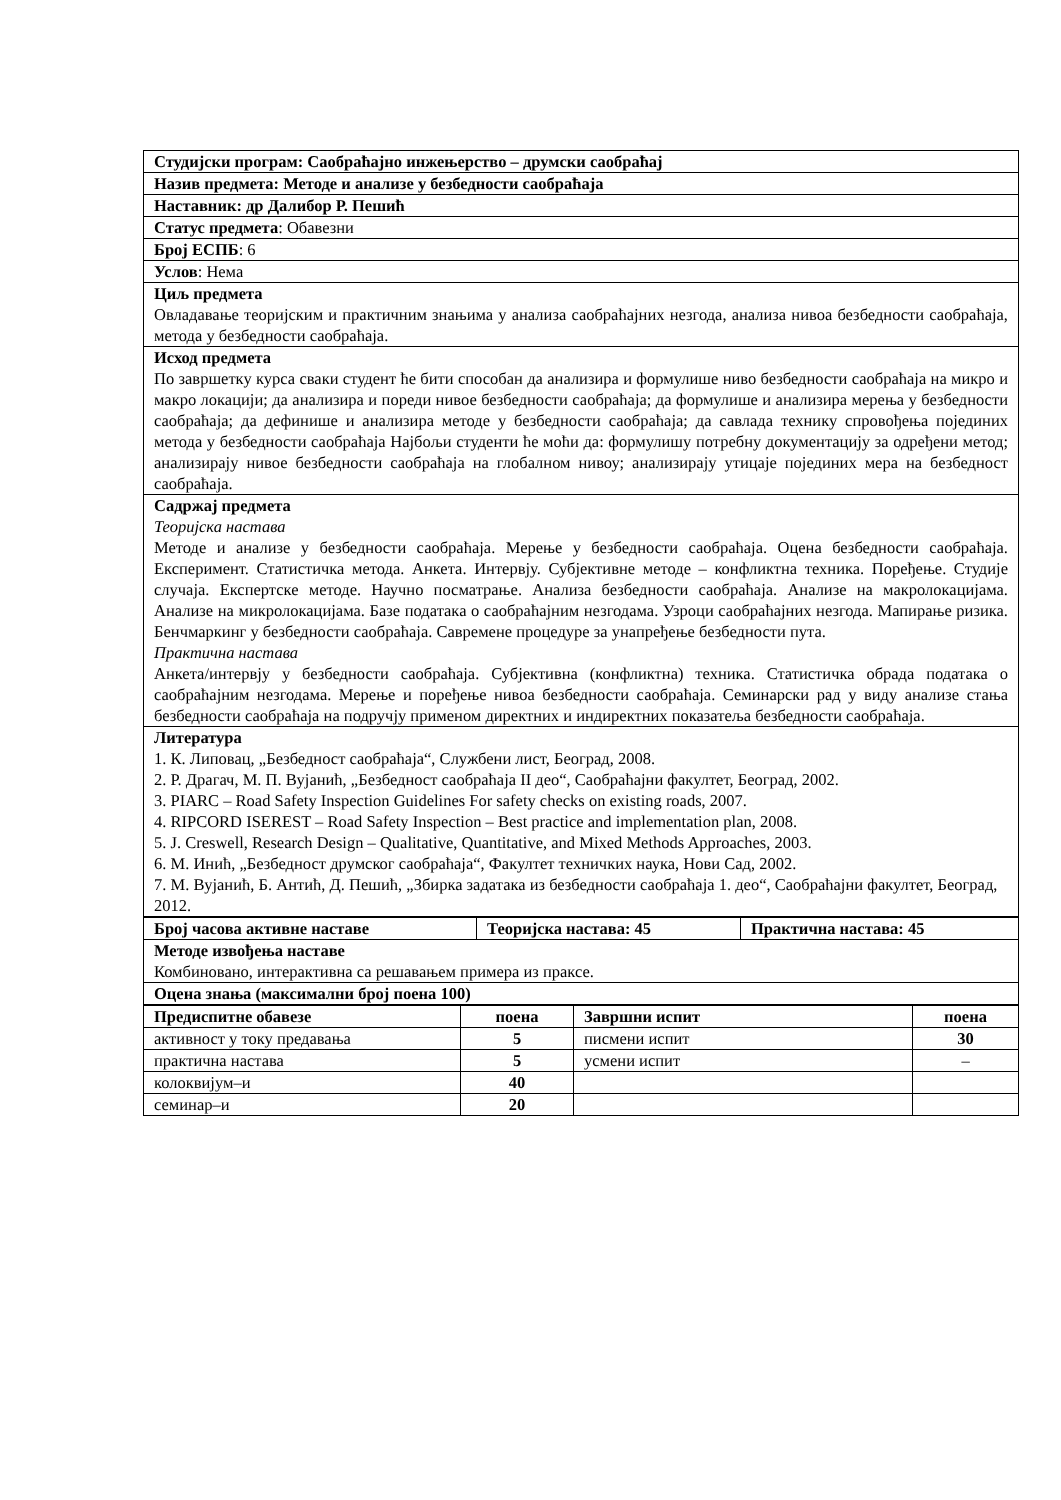| Студијски програм: Саобраћајно инжењерство – друмски саобраћај |
| Назив предмета: Методе и анализе у безбедности саобраћаја |
| Наставник: др Далибор Р. Пешић |
| Статус предмета : Обавезни |
| Број ЕСПБ : 6 |
| Услов : Нема |
| Циљ предмета Овладавање теоријским и практичним знањима у анализа саобраћајних незгода, анализа нивоа безбедности саобраћаја, метода у безбедности саобраћаја. |
| Исход предмета По завршетку курса сваки студент ће бити способан да анализира и формулише ниво безбедности саобраћаја на микро и макро локацији; да анализира и пореди нивое безбедности саобраћаја; да формулише и анализира мерења у безбедности саобраћаја; да дефинише и анализира методе у безбедности саобраћаја; да савлада технику спровођења појединих метода у безбедности саобраћаја Најбољи студенти ће моћи да: формулишу потребну документацију за одређени метод; анализирају нивое безбедности саобраћаја на глобалном нивоу; анализирају утицаје појединих мера на безбедност саобраћаја. |
| Садржај предмета Теоријска настава Методе и анализе у безбедности саобраћаја. Мерење у безбедности саобраћаја. Оцена безбедности саобраћаја. Експеримент. Статистичка метода. Анкета. Интервју. Субјективне методе – конфликтна техника. Поређење. Студије случаја. Експертске методе. Научно посматрање. Анализа безбедности саобраћаја. Анализе на макролокацијама. Анализе на микролокацијама. Базе података о саобраћајним незгодама. Узроци саобраћајних незгода. Мапирање ризика. Бенчмаркинг у безбедности саобраћаја. Савремене процедуре за унапређење безбедности пута. Практична настава Анкета/интервју у безбедности саобраћаја. Субјективна (конфликтна) техника. Статистичка обрада података о саобраћајним незгодама. Мерење и поређење нивоа безбедности саобраћаја. Семинарски рад у виду анализе стања безбедности саобраћаја на подручју применом директних и индиректних показатеља безбедности саобраћаја. |
| Литература 1. К. Липовац, „Безбедност саобраћаја“, Службени лист, Београд, 2008. 2. Р. Драгач, М. П. Вујанић, „Безбедност саобраћаја II део“, Саобраћајни факултет, Београд, 2002. 3. PIARC – Road Safety Inspection Guidelines For safety checks on existing roads, 2007. 4. RIPCORD ISEREST – Road Safety Inspection – Best practice and implementation plan, 2008. 5. J. Creswell, Research Design – Qualitative, Quantitative, and Mixed Methods Approaches, 2003. 6. М. Инић, „Безбедност друмског саобраћаја“, Факултет техничких наука, Нови Сад, 2002. 7. М. Вујанић, Б. Антић, Д. Пешић, „Збирка задатака из безбедности саобраћаја 1. део“, Саобраћајни факултет, Београд, 2012. |
| Број часова активне наставе | Теоријска настава: 45 | Практична настава: 45 |
| Методе извођења наставе Комбиновано, интерактивна са решавањем примера из праксе. | | |
| Оцена знања (максимални број поена 100) | | |
| Предиспитне обавезе | поена | Завршни испит | поена |
| --- | --- | --- | --- |
| активност у току предавања | 5 | писмени испит | 30 |
| практична настава | 5 | усмени испит | – |
| колоквијум–и | 40 | | |
| семинар–и | 20 | | |